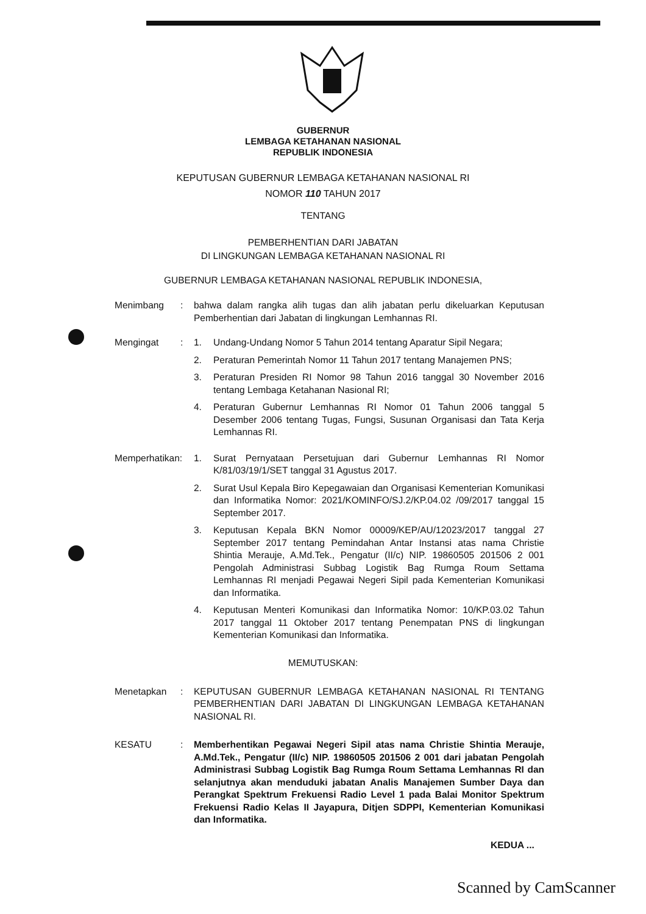GUBERNUR
LEMBAGA KETAHANAN NASIONAL
REPUBLIK INDONESIA
KEPUTUSAN GUBERNUR LEMBAGA KETAHANAN NASIONAL RI
NOMOR 110 TAHUN 2017
TENTANG
PEMBERHENTIAN DARI JABATAN
DI LINGKUNGAN LEMBAGA KETAHANAN NASIONAL RI
GUBERNUR LEMBAGA KETAHANAN NASIONAL REPUBLIK INDONESIA,
Menimbang : bahwa dalam rangka alih tugas dan alih jabatan perlu dikeluarkan Keputusan Pemberhentian dari Jabatan di lingkungan Lemhannas RI.
Mengingat : 1. Undang-Undang Nomor 5 Tahun 2014 tentang Aparatur Sipil Negara;
2. Peraturan Pemerintah Nomor 11 Tahun 2017 tentang Manajemen PNS;
3. Peraturan Presiden RI Nomor 98 Tahun 2016 tanggal 30 November 2016 tentang Lembaga Ketahanan Nasional RI;
4. Peraturan Gubernur Lemhannas RI Nomor 01 Tahun 2006 tanggal 5 Desember 2006 tentang Tugas, Fungsi, Susunan Organisasi dan Tata Kerja Lemhannas RI.
Memperhatikan:
1. Surat Pernyataan Persetujuan dari Gubernur Lemhannas RI Nomor K/81/03/19/1/SET tanggal 31 Agustus 2017.
2. Surat Usul Kepala Biro Kepegawaian dan Organisasi Kementerian Komunikasi dan Informatika Nomor: 2021/KOMINFO/SJ.2/KP.04.02 /09/2017 tanggal 15 September 2017.
3. Keputusan Kepala BKN Nomor 00009/KEP/AU/12023/2017 tanggal 27 September 2017 tentang Pemindahan Antar Instansi atas nama Christie Shintia Merauje, A.Md.Tek., Pengatur (II/c) NIP. 19860505 201506 2 001 Pengolah Administrasi Subbag Logistik Bag Rumga Roum Settama Lemhannas RI menjadi Pegawai Negeri Sipil pada Kementerian Komunikasi dan Informatika.
4. Keputusan Menteri Komunikasi dan Informatika Nomor: 10/KP.03.02 Tahun 2017 tanggal 11 Oktober 2017 tentang Penempatan PNS di lingkungan Kementerian Komunikasi dan Informatika.
MEMUTUSKAN:
Menetapkan : KEPUTUSAN GUBERNUR LEMBAGA KETAHANAN NASIONAL RI TENTANG PEMBERHENTIAN DARI JABATAN DI LINGKUNGAN LEMBAGA KETAHANAN NASIONAL RI.
KESATU : Memberhentikan Pegawai Negeri Sipil atas nama Christie Shintia Merauje, A.Md.Tek., Pengatur (II/c) NIP. 19860505 201506 2 001 dari jabatan Pengolah Administrasi Subbag Logistik Bag Rumga Roum Settama Lemhannas RI dan selanjutnya akan menduduki jabatan Analis Manajemen Sumber Daya dan Perangkat Spektrum Frekuensi Radio Level 1 pada Balai Monitor Spektrum Frekuensi Radio Kelas II Jayapura, Ditjen SDPPI, Kementerian Komunikasi dan Informatika.
KEDUA ...
Scanned by CamScanner